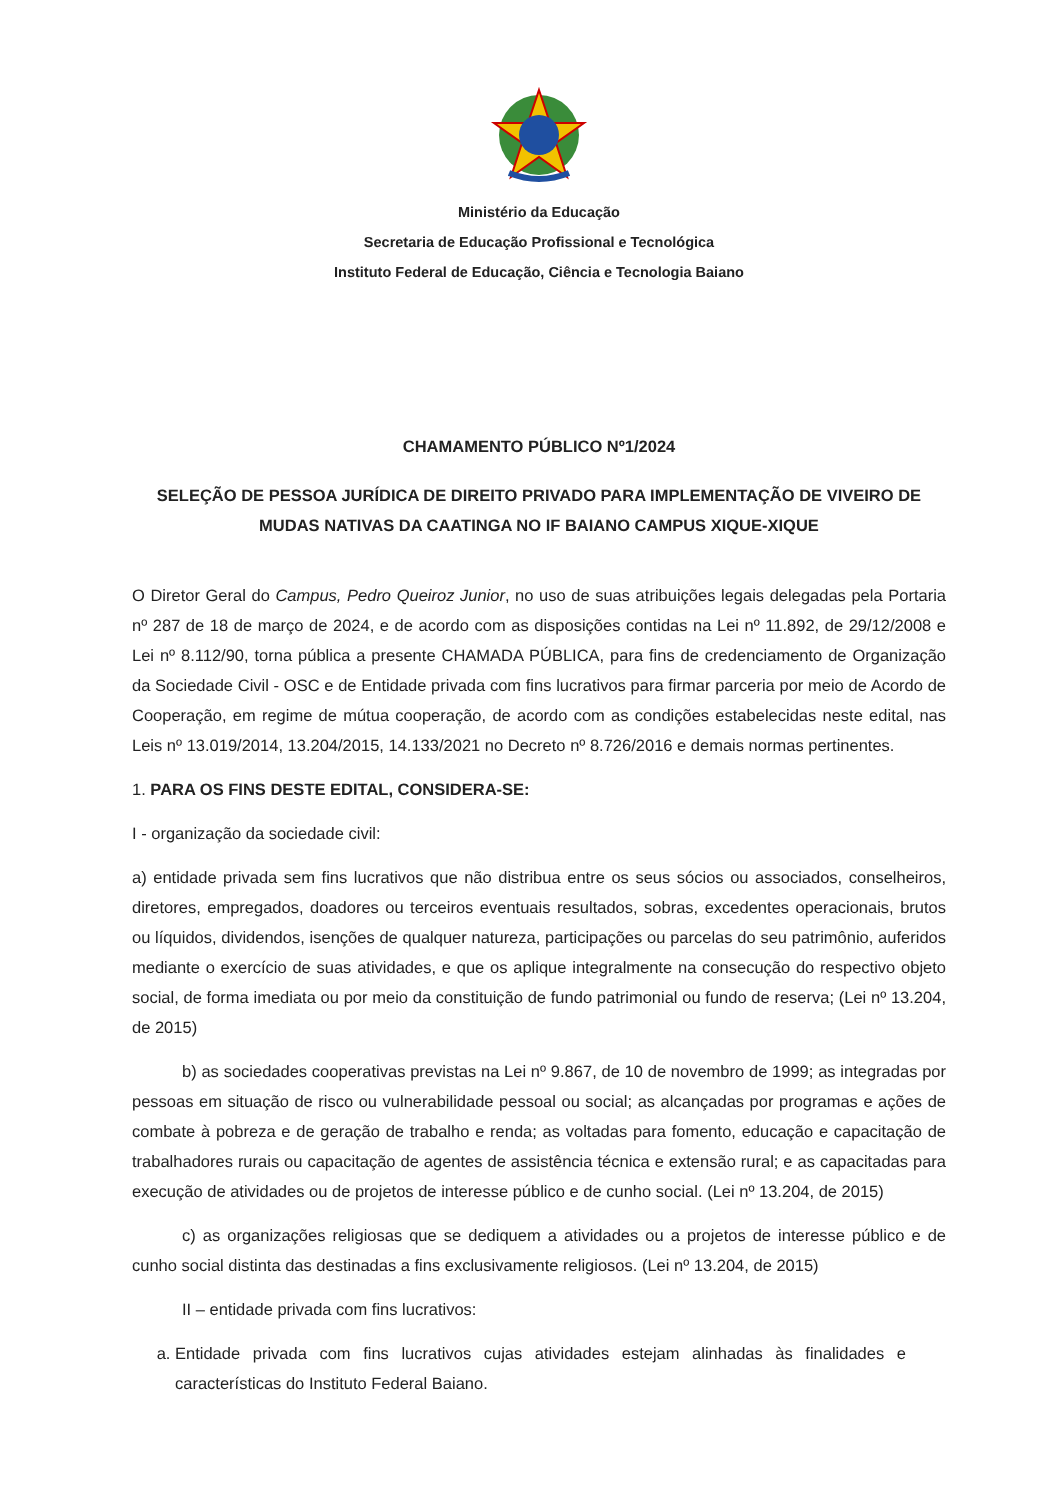Ministério da Educação
Secretaria de Educação Profissional e Tecnológica
Instituto Federal de Educação, Ciência e Tecnologia Baiano
CHAMAMENTO PÚBLICO Nº1/2024
SELEÇÃO DE PESSOA JURÍDICA DE DIREITO PRIVADO PARA IMPLEMENTAÇÃO DE VIVEIRO DE MUDAS NATIVAS DA CAATINGA NO IF BAIANO CAMPUS XIQUE-XIQUE
O Diretor Geral do Campus, Pedro Queiroz Junior, no uso de suas atribuições legais delegadas pela Portaria nº 287 de 18 de março de 2024, e de acordo com as disposições contidas na Lei nº 11.892, de 29/12/2008 e Lei nº 8.112/90, torna pública a presente CHAMADA PÚBLICA, para fins de credenciamento de Organização da Sociedade Civil - OSC e de Entidade privada com fins lucrativos para firmar parceria por meio de Acordo de Cooperação, em regime de mútua cooperação, de acordo com as condições estabelecidas neste edital, nas Leis nº 13.019/2014, 13.204/2015, 14.133/2021 no Decreto nº 8.726/2016 e demais normas pertinentes.
1. PARA OS FINS DESTE EDITAL, CONSIDERA-SE:
I - organização da sociedade civil:
a) entidade privada sem fins lucrativos que não distribua entre os seus sócios ou associados, conselheiros, diretores, empregados, doadores ou terceiros eventuais resultados, sobras, excedentes operacionais, brutos ou líquidos, dividendos, isenções de qualquer natureza, participações ou parcelas do seu patrimônio, auferidos mediante o exercício de suas atividades, e que os aplique integralmente na consecução do respectivo objeto social, de forma imediata ou por meio da constituição de fundo patrimonial ou fundo de reserva; (Lei nº 13.204, de 2015)
b) as sociedades cooperativas previstas na Lei nº 9.867, de 10 de novembro de 1999; as integradas por pessoas em situação de risco ou vulnerabilidade pessoal ou social; as alcançadas por programas e ações de combate à pobreza e de geração de trabalho e renda; as voltadas para fomento, educação e capacitação de trabalhadores rurais ou capacitação de agentes de assistência técnica e extensão rural; e as capacitadas para execução de atividades ou de projetos de interesse público e de cunho social. (Lei nº 13.204, de 2015)
c) as organizações religiosas que se dediquem a atividades ou a projetos de interesse público e de cunho social distinta das destinadas a fins exclusivamente religiosos. (Lei nº 13.204, de 2015)
II – entidade privada com fins lucrativos:
a. Entidade privada com fins lucrativos cujas atividades estejam alinhadas às finalidades e características do Instituto Federal Baiano.